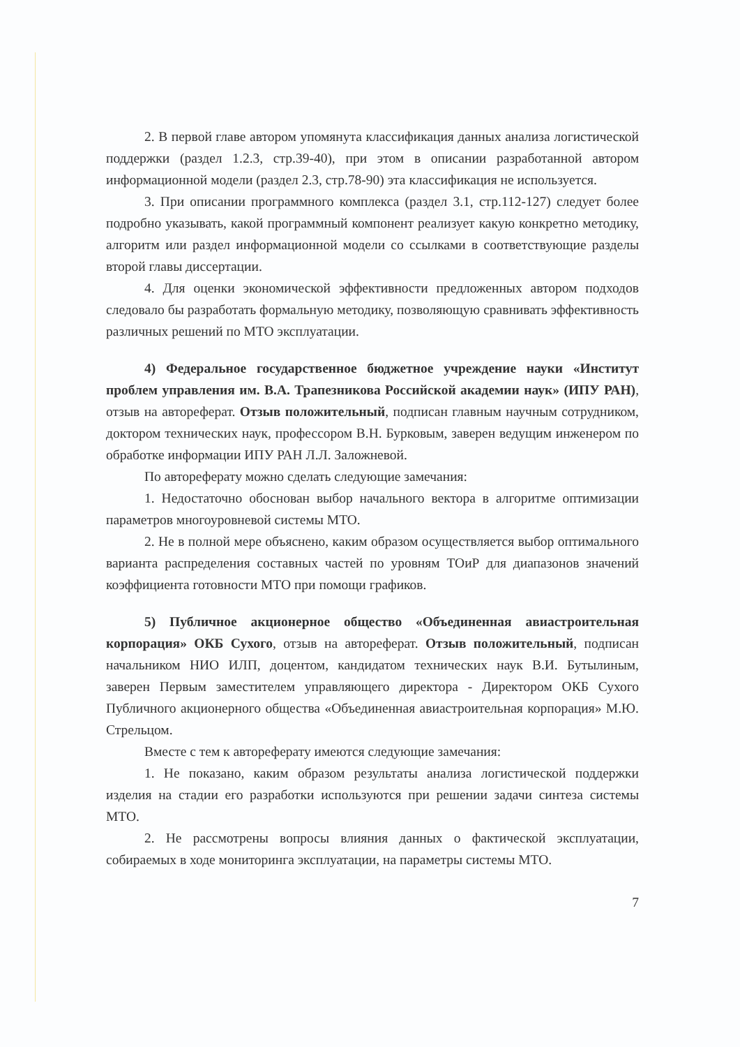2. В первой главе автором упомянута классификация данных анализа логистической поддержки (раздел 1.2.3, стр.39-40), при этом в описании разработанной автором информационной модели (раздел 2.3, стр.78-90) эта классификация не используется.
3. При описании программного комплекса (раздел 3.1, стр.112-127) следует более подробно указывать, какой программный компонент реализует какую конкретно методику, алгоритм или раздел информационной модели со ссылками в соответствующие разделы второй главы диссертации.
4. Для оценки экономической эффективности предложенных автором подходов следовало бы разработать формальную методику, позволяющую сравнивать эффективность различных решений по МТО эксплуатации.
4) Федеральное государственное бюджетное учреждение науки «Институт проблем управления им. В.А. Трапезникова Российской академии наук» (ИПУ РАН), отзыв на автореферат. Отзыв положительный, подписан главным научным сотрудником, доктором технических наук, профессором В.Н. Бурковым, заверен ведущим инженером по обработке информации ИПУ РАН Л.Л. Заложневой.
По автореферату можно сделать следующие замечания:
1. Недостаточно обоснован выбор начального вектора в алгоритме оптимизации параметров многоуровневой системы МТО.
2. Не в полной мере объяснено, каким образом осуществляется выбор оптимального варианта распределения составных частей по уровням ТОиР для диапазонов значений коэффициента готовности МТО при помощи графиков.
5) Публичное акционерное общество «Объединенная авиастроительная корпорация» ОКБ Сухого, отзыв на автореферат. Отзыв положительный, подписан начальником НИО ИЛП, доцентом, кандидатом технических наук В.И. Бутылиным, заверен Первым заместителем управляющего директора - Директором ОКБ Сухого Публичного акционерного общества «Объединенная авиастроительная корпорация» М.Ю. Стрельцом.
Вместе с тем к автореферату имеются следующие замечания:
1. Не показано, каким образом результаты анализа логистической поддержки изделия на стадии его разработки используются при решении задачи синтеза системы МТО.
2. Не рассмотрены вопросы влияния данных о фактической эксплуатации, собираемых в ходе мониторинга эксплуатации, на параметры системы МТО.
7